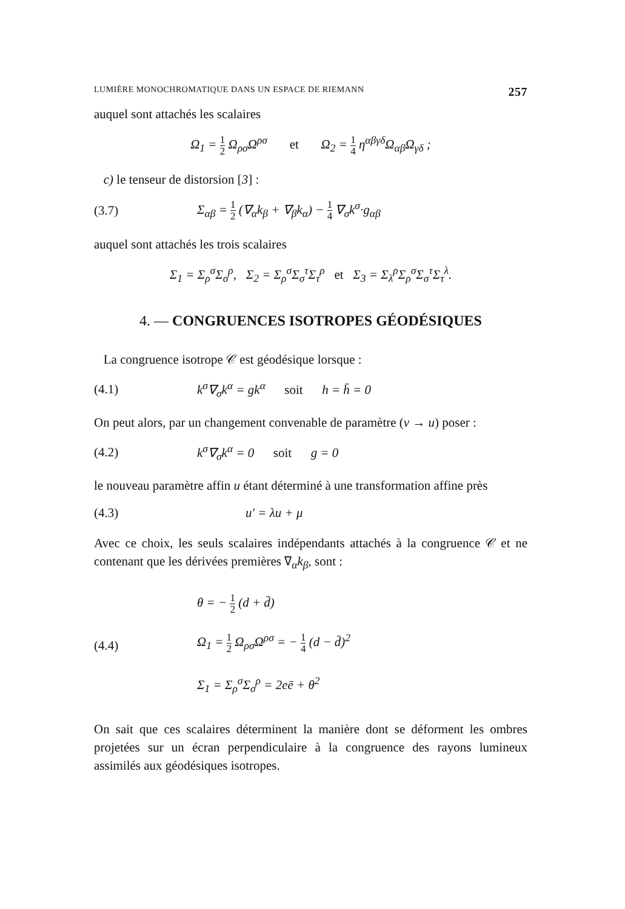LUMIÈRE MONOCHROMATIQUE DANS UN ESPACE DE RIEMANN 257
auquel sont attachés les scalaires
Ω<sub>1</sub> = 1 2 Ω<sub>ρσ</sub>Ω<sup>ρσ</sup> et Ω<sub>2</sub> = 1 4 η<sup>αβγδ</sup>Ω<sub>αβ</sub>Ω<sub>γδ</sub> ;
c) le tenseur de distorsion [3] :
(3.7)
Σ<sub>αβ</sub> = 1 2 (∇<sub>α</sub>k<sub>β</sub> + ∇<sub>β</sub>k<sub>α</sub>) − 1 4 ∇<sub>σ</sub>k<sup>σ</sup>·g<sub>αβ</sub>
auquel sont attachés les trois scalaires
Σ<sub>1</sub> = Σ<sub>ρ</sub><sup>σ</sup>Σ<sub>σ</sub><sup>ρ</sup>, Σ<sub>2</sub> = Σ<sub>ρ</sub><sup>σ</sup>Σ<sub>σ</sub><sup>τ</sup>Σ<sub>τ</sub><sup>ρ</sup> et Σ<sub>3</sub> = Σ<sub>λ</sub><sup>ρ</sup>Σ<sub>ρ</sub><sup>σ</sup>Σ<sub>σ</sub><sup>τ</sup>Σ<sub>τ</sub><sup>λ</sup>.
4. — CONGRUENCES ISOTROPES GÉODÉSIQUES
La congruence isotrope 𝒞 est géodésique lorsque :
(4.1)
k<sup>σ</sup>∇<sub>σ</sub>k<sup>α</sup> = gk<sup>α</sup> soit h = h̄ = 0
On peut alors, par un changement convenable de paramètre (v → u) poser :
(4.2)
k<sup>σ</sup>∇<sub>σ</sub>k<sup>α</sup> = 0 soit g = 0
le nouveau paramètre affin u étant déterminé à une transformation affine près
(4.3) u′ = λu + μ
Avec ce choix, les seuls scalaires indépendants attachés à la congruence 𝒞 et ne contenant que les dérivées premières ∇<sub>α</sub>k<sub>β</sub>, sont :
(4.4)
θ = − 1 2 (d + d̄)
Ω<sub>1</sub> = 1 2 Ω<sub>ρσ</sub>Ω<sup>ρσ</sup> = − 1 4 (d − d̄)<sup>2</sup>
Σ<sub>1</sub> = Σ<sub>ρ</sub><sup>σ</sup>Σ<sub>σ</sub><sup>ρ</sup> = 2eē + θ<sup>2</sup>
On sait que ces scalaires déterminent la manière dont se déforment les ombres projetées sur un écran perpendiculaire à la congruence des rayons lumineux assimilés aux géodésiques isotropes.